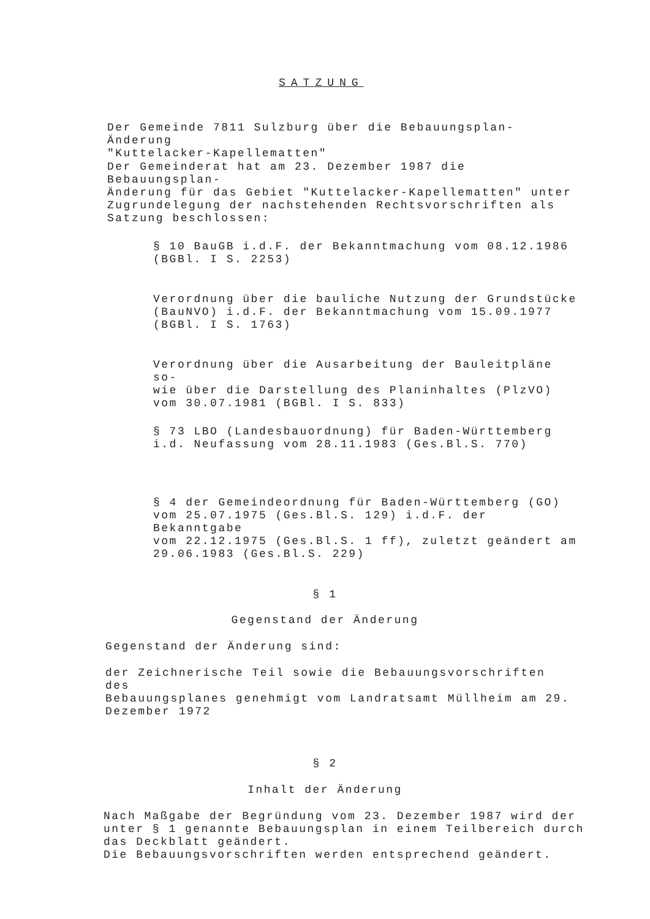SATZUNG
Der Gemeinde 7811 Sulzburg über die Bebauungsplan-Änderung
"Kuttelacker-Kapellematten"
Der Gemeinderat hat am 23. Dezember 1987 die Bebauungsplan-
Änderung für das Gebiet "Kuttelacker-Kapellematten" unter
Zugrundelegung der nachstehenden Rechtsvorschriften als
Satzung beschlossen:
§ 10 BauGB i.d.F. der Bekanntmachung vom 08.12.1986
(BGBl. I S. 2253)
Verordnung über die bauliche Nutzung der Grundstücke
(BauNVO) i.d.F. der Bekanntmachung vom 15.09.1977
(BGBl. I S. 1763)
Verordnung über die Ausarbeitung der Bauleitpläne so-
wie über die Darstellung des Planinhaltes (PlzVO)
vom 30.07.1981 (BGBl. I S. 833)
§ 73 LBO (Landesbauordnung) für Baden-Württemberg
i.d. Neufassung vom 28.11.1983 (Ges.Bl.S. 770)
§ 4 der Gemeindeordnung für Baden-Württemberg (GO)
vom 25.07.1975 (Ges.Bl.S. 129) i.d.F. der Bekanntgabe
vom 22.12.1975 (Ges.Bl.S. 1 ff), zuletzt geändert am
29.06.1983 (Ges.Bl.S. 229)
§ 1
Gegenstand der Änderung
Gegenstand der Änderung sind:
der Zeichnerische Teil sowie die Bebauungsvorschriften des
Bebauungsplanes genehmigt vom Landratsamt Müllheim am 29.
Dezember 1972
§ 2
Inhalt der Änderung
Nach Maßgabe der Begründung vom 23. Dezember 1987 wird der
unter § 1 genannte Bebauungsplan in einem Teilbereich durch
das Deckblatt geändert.
Die Bebauungsvorschriften werden entsprechend geändert.